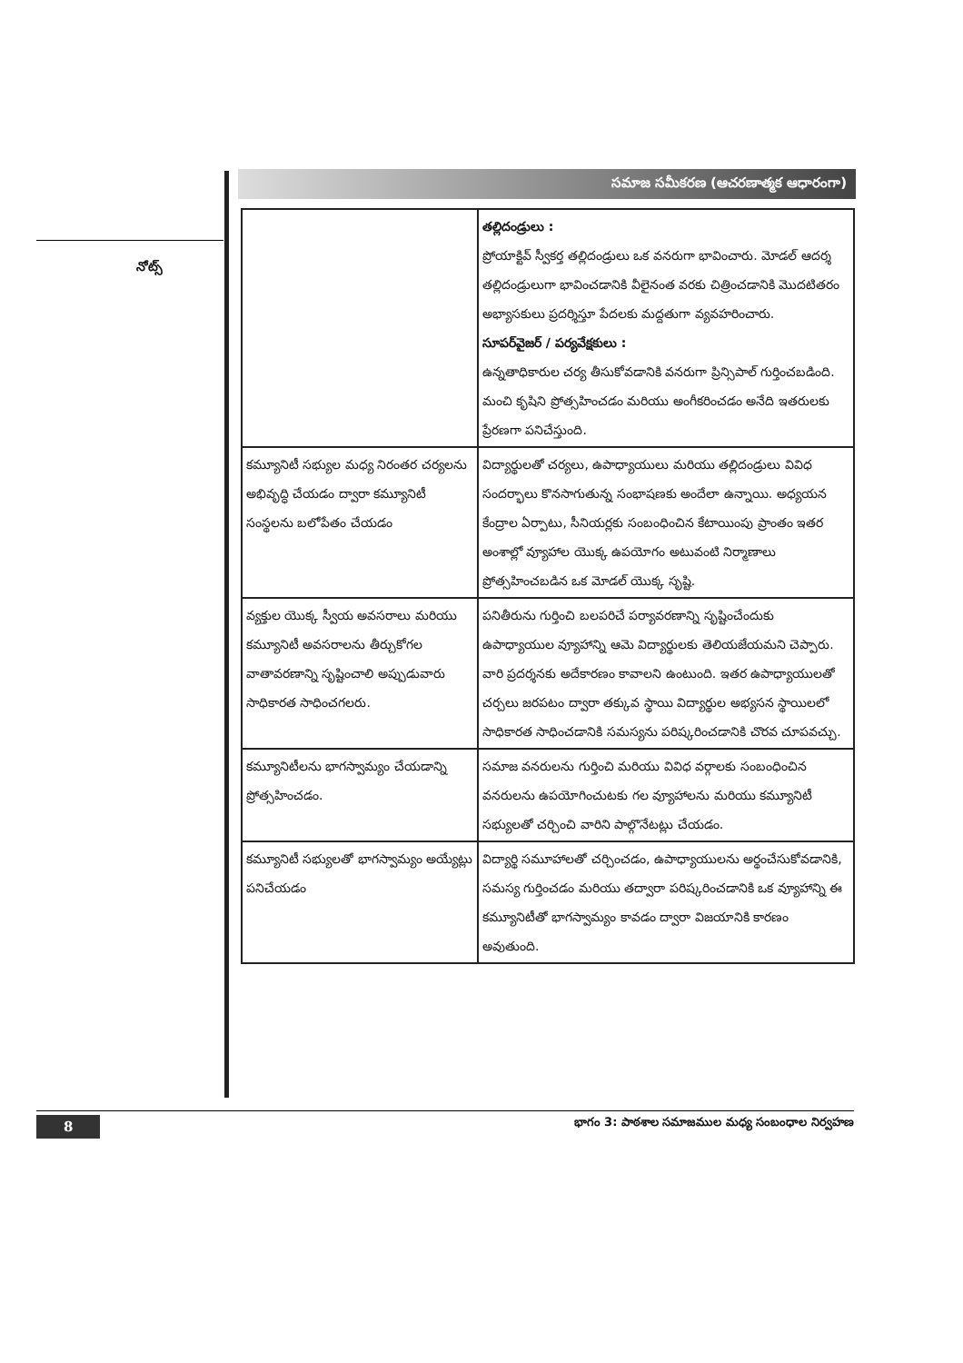నోట్స్
సమాజ సమీకరణ (ఆచరణాత్మక ఆధారంగా)
| | తల్లిదండ్రులు : ప్రోయాక్టివ్ స్వీకర్త తల్లిదండ్రులు ఒక వనరుగా భావించారు. మోడల్ ఆదర్శ తల్లిదండ్రులుగా భావించడానికి వీలైనంత వరకు చిత్రించడానికి మొదటితరం అభ్యాసకులు ప్రదర్శిస్తూ పేదలకు మద్దతుగా వ్యవహరించారు. సూపర్‌వైజర్ / పర్యవేక్షకులు : ఉన్నతాధికారుల చర్య తీసుకోవడానికి వనరుగా ప్రిన్సిపాల్ గుర్తించబడింది. మంచి కృషిని ప్రోత్సహించడం మరియు అంగీకరించడం అనేది ఇతరులకు ప్రేరణగా పనిచేస్తుంది. |
| కమ్యూనిటీ సభ్యుల మధ్య నిరంతర చర్యలను అభివృద్ధి చేయడం ద్వారా కమ్యూనిటీ సంస్థలను బలోపేతం చేయడం | విద్యార్థులతో చర్యలు, ఉపాధ్యాయులు మరియు తల్లిదండ్రులు వివిధ సందర్భాలు కొనసాగుతున్న సంభాషణకు అందేలా ఉన్నాయి. అధ్యయన కేంద్రాల ఏర్పాటు, సీనియర్లకు సంబంధించిన కేటాయింపు ప్రాంతం ఇతర అంశాల్లో వ్యూహాల యొక్క ఉపయోగం అటువంటి నిర్మాణాలు ప్రోత్సహించబడిన ఒక మోడల్ యొక్క సృష్టి. |
| వ్యక్తుల యొక్క స్వీయ అవసరాలు మరియు కమ్యూనిటీ అవసరాలను తీర్చుకోగల వాతావరణాన్ని సృష్టించాలి అప్పుడువారు సాధికారత సాధించగలరు. | పనితీరును గుర్తించి బలపరిచే పర్యావరణాన్ని సృష్టించేందుకు ఉపాధ్యాయుల వ్యూహాన్ని ఆమె విద్యార్థులకు తెలియజేయమని చెప్పారు. వారి ప్రదర్శనకు అదేకారణం కావాలని ఉంటుంది. ఇతర ఉపాధ్యాయులతో చర్చలు జరపటం ద్వారా తక్కువ స్థాయి విద్యార్థుల అభ్యసన స్థాయిలలో సాధికారత సాధించడానికి సమస్యను పరిష్కరించడానికి చొరవ చూపవచ్చు. |
| కమ్యూనిటీలను భాగస్వామ్యం చేయడాన్ని ప్రోత్సహించడం. | సమాజ వనరులను గుర్తించి మరియు వివిధ వర్గాలకు సంబంధించిన వనరులను ఉపయోగించుటకు గల వ్యూహాలను మరియు కమ్యూనిటీ సభ్యులతో చర్చించి వారిని పాల్గొనేటట్లు చేయడం. |
| కమ్యూనిటీ సభ్యులతో భాగస్వామ్యం అయ్యేట్లు పనిచేయడం | విద్యార్థి సమూహాలతో చర్చించడం, ఉపాధ్యాయులను అర్థంచేసుకోవడానికి, సమస్య గుర్తించడం మరియు తద్వారా పరిష్కరించడానికి ఒక వ్యూహాన్ని ఈ కమ్యూనిటీతో భాగస్వామ్యం కావడం ద్వారా విజయానికి కారణం అవుతుంది. |
8 భాగం 3: పాఠశాల సమాజముల మధ్య సంబంధాల నిర్వహణ